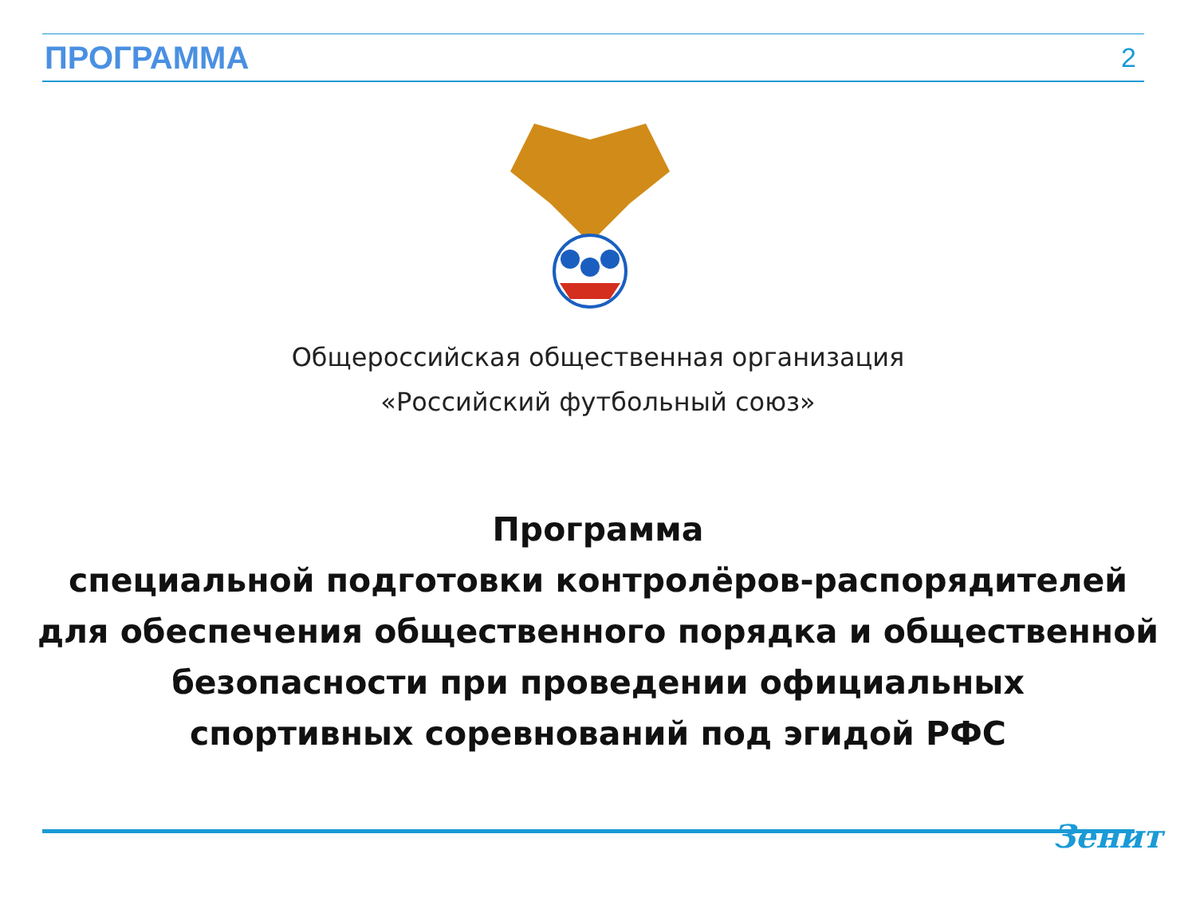ПРОГРАММА 2
Общероссийская общественная организация
«Российский футбольный союз»
Программа
специальной подготовки контролёров-распорядителей
для обеспечения общественного порядка и общественной
безопасности при проведении официальных
спортивных соревнований под эгидой РФС
Зенит